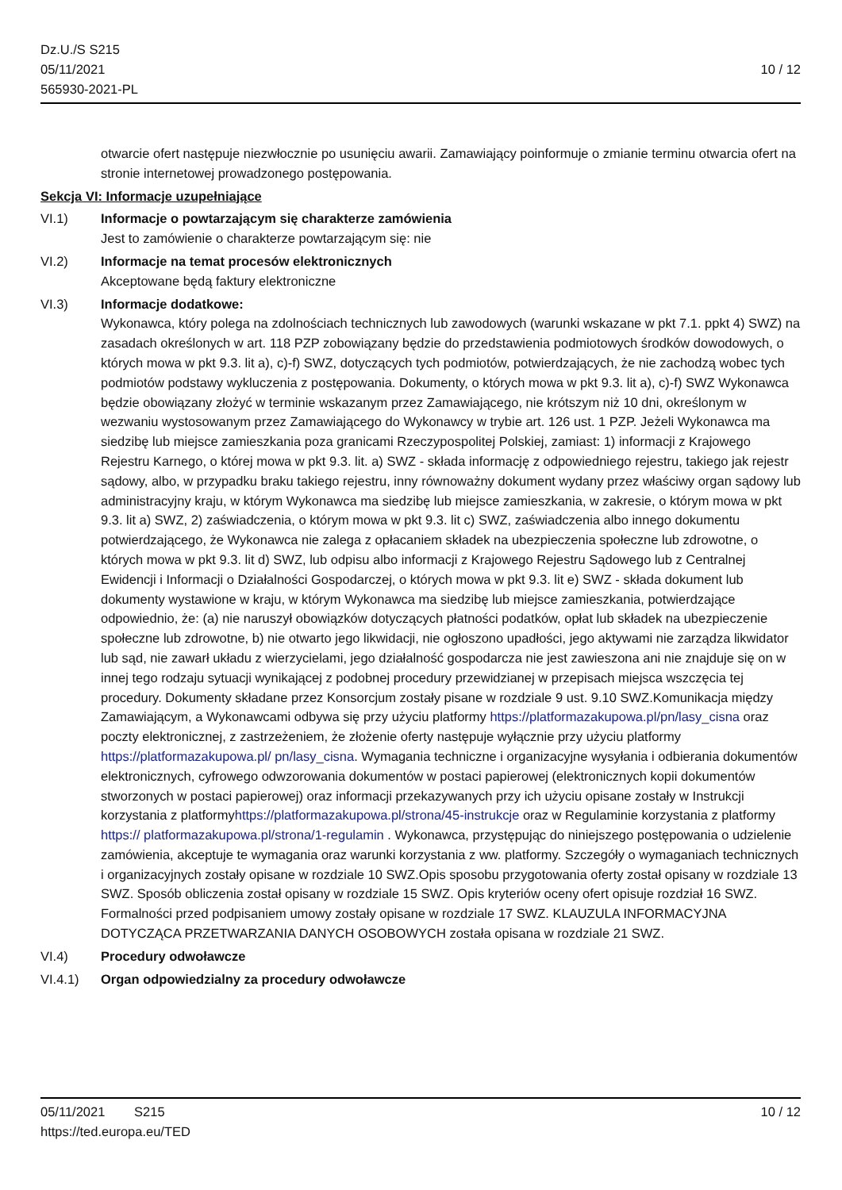Dz.U./S S215
05/11/2021
565930-2021-PL
10 / 12
otwarcie ofert następuje niezwłocznie po usunięciu awarii. Zamawiający poinformuje o zmianie terminu otwarcia ofert na stronie internetowej prowadzonego postępowania.
Sekcja VI: Informacje uzupełniające
VI.1) Informacje o powtarzającym się charakterze zamówienia
Jest to zamówienie o charakterze powtarzającym się: nie
VI.2) Informacje na temat procesów elektronicznych
Akceptowane będą faktury elektroniczne
VI.3) Informacje dodatkowe:
Wykonawca, który polega na zdolnościach technicznych lub zawodowych (warunki wskazane w pkt 7.1. ppkt 4) SWZ) na zasadach określonych w art. 118 PZP zobowiązany będzie do przedstawienia podmiotowych środków dowodowych, o których mowa w pkt 9.3. lit a), c)-f) SWZ, dotyczących tych podmiotów, potwierdzających, że nie zachodzą wobec tych podmiotów podstawy wykluczenia z postępowania. Dokumenty, o których mowa w pkt 9.3. lit a), c)-f) SWZ Wykonawca będzie obowiązany złożyć w terminie wskazanym przez Zamawiającego, nie krótszym niż 10 dni, określonym w wezwaniu wystosowanym przez Zamawiającego do Wykonawcy w trybie art. 126 ust. 1 PZP. Jeżeli Wykonawca ma siedzibę lub miejsce zamieszkania poza granicami Rzeczypospolitej Polskiej, zamiast: 1) informacji z Krajowego Rejestru Karnego, o której mowa w pkt 9.3. lit. a) SWZ - składa informację z odpowiedniego rejestru, takiego jak rejestr sądowy, albo, w przypadku braku takiego rejestru, inny równoważny dokument wydany przez właściwy organ sądowy lub administracyjny kraju, w którym Wykonawca ma siedzibę lub miejsce zamieszkania, w zakresie, o którym mowa w pkt 9.3. lit a) SWZ, 2) zaświadczenia, o którym mowa w pkt 9.3. lit c) SWZ, zaświadczenia albo innego dokumentu potwierdzającego, że Wykonawca nie zalega z opłacaniem składek na ubezpieczenia społeczne lub zdrowotne, o których mowa w pkt 9.3. lit d) SWZ, lub odpisu albo informacji z Krajowego Rejestru Sądowego lub z Centralnej Ewidencji i Informacji o Działalności Gospodarczej, o których mowa w pkt 9.3. lit e) SWZ - składa dokument lub dokumenty wystawione w kraju, w którym Wykonawca ma siedzibę lub miejsce zamieszkania, potwierdzające odpowiednio, że: (a) nie naruszył obowiązków dotyczących płatności podatków, opłat lub składek na ubezpieczenie społeczne lub zdrowotne, b) nie otwarto jego likwidacji, nie ogłoszono upadłości, jego aktywami nie zarządza likwidator lub sąd, nie zawarł układu z wierzycielami, jego działalność gospodarcza nie jest zawieszona ani nie znajduje się on w innej tego rodzaju sytuacji wynikającej z podobnej procedury przewidzianej w przepisach miejsca wszczęcia tej procedury. Dokumenty składane przez Konsorcjum zostały pisane w rozdziale 9 ust. 9.10 SWZ.Komunikacja między Zamawiającym, a Wykonawcami odbywa się przy użyciu platformy https://platformazakupowa.pl/pn/lasy_cisna oraz poczty elektronicznej, z zastrzeżeniem, że złożenie oferty następuje wyłącznie przy użyciu platformy https://platformazakupowa.pl/ pn/lasy_cisna. Wymagania techniczne i organizacyjne wysyłania i odbierania dokumentów elektronicznych, cyfrowego odwzorowania dokumentów w postaci papierowej (elektronicznych kopii dokumentów stworzonych w postaci papierowej) oraz informacji przekazywanych przy ich użyciu opisane zostały w Instrukcji korzystania z platformyhttps://platformazakupowa.pl/strona/45-instrukcje oraz w Regulaminie korzystania z platformy https:// platformazakupowa.pl/strona/1-regulamin . Wykonawca, przystępując do niniejszego postępowania o udzielenie zamówienia, akceptuje te wymagania oraz warunki korzystania z ww. platformy. Szczegóły o wymaganiach technicznych i organizacyjnych zostały opisane w rozdziale 10 SWZ.Opis sposobu przygotowania oferty został opisany w rozdziale 13 SWZ. Sposób obliczenia został opisany w rozdziale 15 SWZ. Opis kryteriów oceny ofert opisuje rozdział 16 SWZ. Formalności przed podpisaniem umowy zostały opisane w rozdziale 17 SWZ. KLAUZULA INFORMACYJNA DOTYCZĄCA PRZETWARZANIA DANYCH OSOBOWYCH została opisana w rozdziale 21 SWZ.
VI.4) Procedury odwoławcze
VI.4.1) Organ odpowiedzialny za procedury odwoławcze
05/11/2021 S215 10 / 12
https://ted.europa.eu/TED